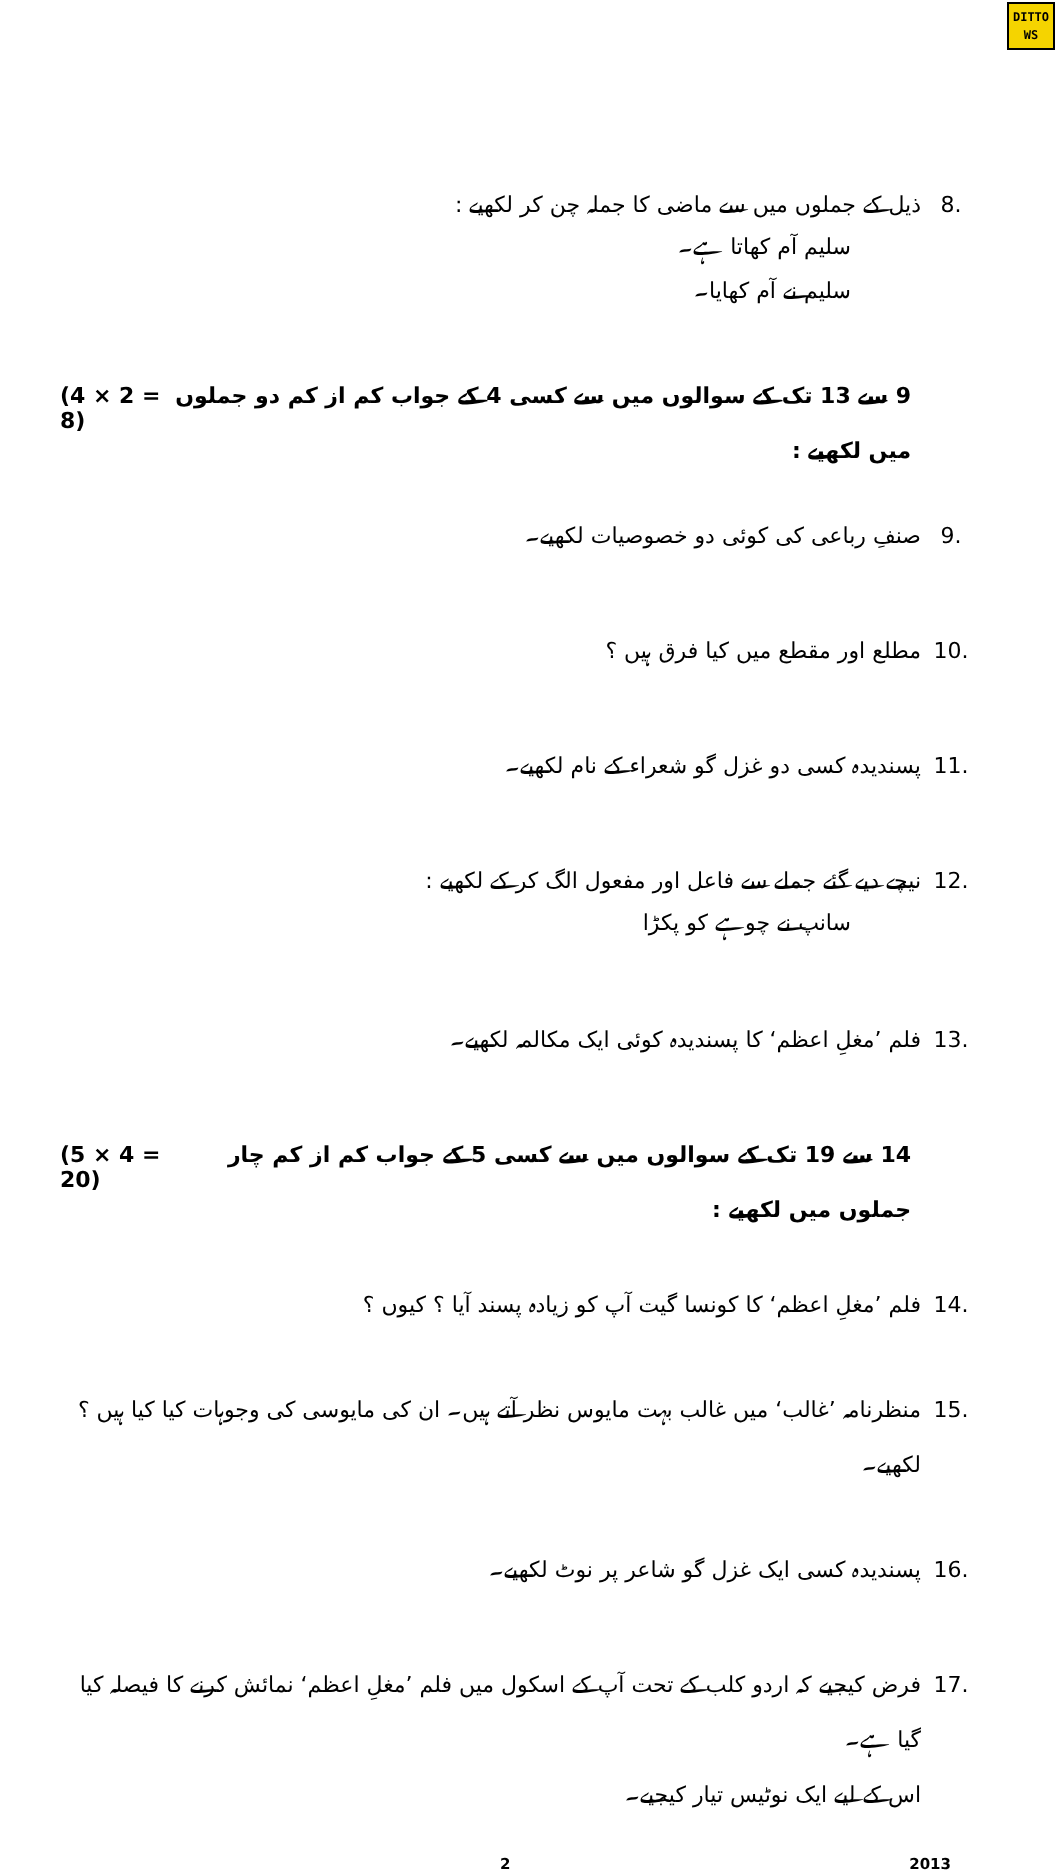DITTO
WS
8. ذیل کے جملوں میں سے ماضی کا جملہ چن کر لکھیے :
سلیم آم کھاتا ہے۔
سلیم نے آم کھایا۔
9 سے 13 تک کے سوالوں میں سے کسی 4 کے جواب کم از کم دو جملوں میں لکھیے : (4 × 2 = 8)
9. صنفِ رباعی کی کوئی دو خصوصیات لکھیے۔
10. مطلع اور مقطع میں کیا فرق ہیں ؟
11. پسندیدہ کسی دو غزل گو شعراء کے نام لکھیے۔
12. نیچے دیے گئے جملے سے فاعل اور مفعول الگ کر کے لکھیے :
سانپ نے چوہے کو پکڑا
13. فلم ’مغلِ اعظم‘ کا پسندیدہ کوئی ایک مکالمہ لکھیے۔
14 سے 19 تک کے سوالوں میں سے کسی 5 کے جواب کم از کم چار جملوں میں لکھیے : (5 × 4 = 20)
14. فلم ’مغلِ اعظم‘ کا کونسا گیت آپ کو زیادہ پسند آیا ؟ کیوں ؟
15. منظرنامہ ’غالب‘ میں غالب بہت مایوس نظر آتے ہیں۔ ان کی مایوسی کی وجوہات کیا کیا ہیں ؟ لکھیے۔
16. پسندیدہ کسی ایک غزل گو شاعر پر نوٹ لکھیے۔
17. فرض کیجیے کہ اردو کلب کے تحت آپ کے اسکول میں فلم ’مغلِ اعظم‘ نمائش کرنے کا فیصلہ کیا گیا ہے۔
اس کے لیے ایک نوٹیس تیار کیجیے۔
2 2013